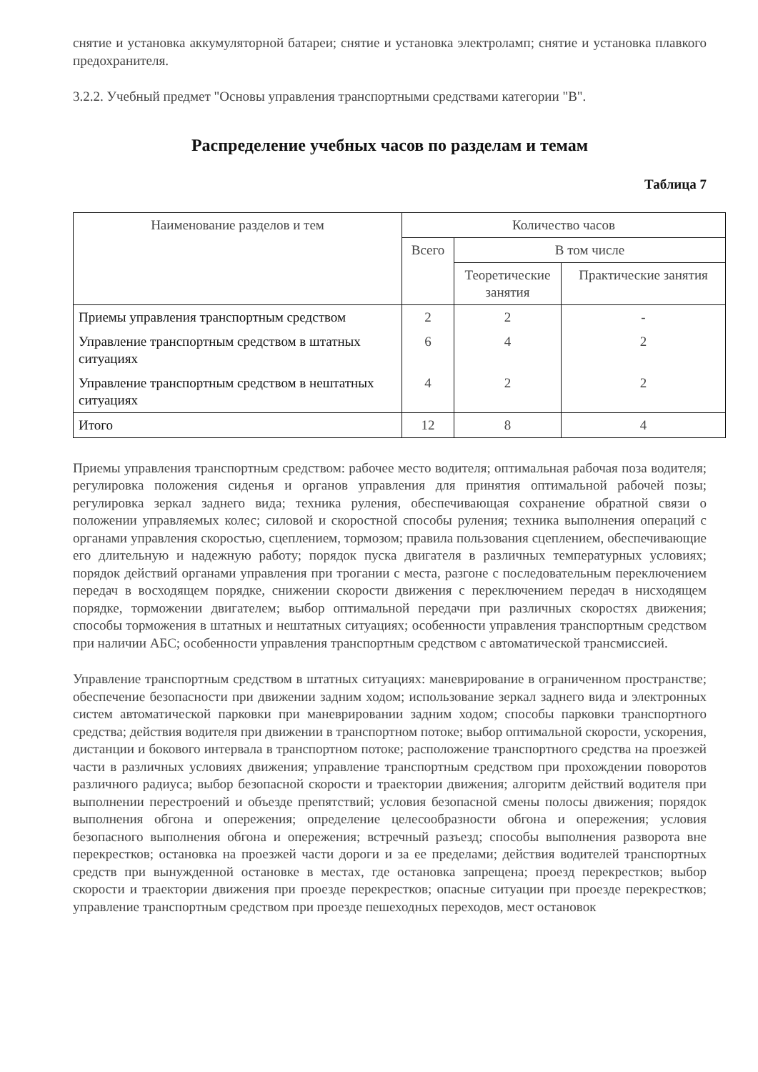снятие и установка аккумуляторной батареи; снятие и установка электроламп; снятие и установка плавкого предохранителя.
3.2.2. Учебный предмет "Основы управления транспортными средствами категории "B".
Распределение учебных часов по разделам и темам
Таблица 7
| Наименование разделов и тем | Количество часов | | |
| --- | --- | --- | --- |
| | Всего | В том числе | |
| | | Теоретические занятия | Практические занятия |
| Приемы управления транспортным средством | 2 | 2 | - |
| Управление транспортным средством в штатных ситуациях | 6 | 4 | 2 |
| Управление транспортным средством в нештатных ситуациях | 4 | 2 | 2 |
| Итого | 12 | 8 | 4 |
Приемы управления транспортным средством: рабочее место водителя; оптимальная рабочая поза водителя; регулировка положения сиденья и органов управления для принятия оптимальной рабочей позы; регулировка зеркал заднего вида; техника руления, обеспечивающая сохранение обратной связи о положении управляемых колес; силовой и скоростной способы руления; техника выполнения операций с органами управления скоростью, сцеплением, тормозом; правила пользования сцеплением, обеспечивающие его длительную и надежную работу; порядок пуска двигателя в различных температурных условиях; порядок действий органами управления при трогании с места, разгоне с последовательным переключением передач в восходящем порядке, снижении скорости движения с переключением передач в нисходящем порядке, торможении двигателем; выбор оптимальной передачи при различных скоростях движения; способы торможения в штатных и нештатных ситуациях; особенности управления транспортным средством при наличии АБС; особенности управления транспортным средством с автоматической трансмиссией.
Управление транспортным средством в штатных ситуациях: маневрирование в ограниченном пространстве; обеспечение безопасности при движении задним ходом; использование зеркал заднего вида и электронных систем автоматической парковки при маневрировании задним ходом; способы парковки транспортного средства; действия водителя при движении в транспортном потоке; выбор оптимальной скорости, ускорения, дистанции и бокового интервала в транспортном потоке; расположение транспортного средства на проезжей части в различных условиях движения; управление транспортным средством при прохождении поворотов различного радиуса; выбор безопасной скорости и траектории движения; алгоритм действий водителя при выполнении перестроений и объезде препятствий; условия безопасной смены полосы движения; порядок выполнения обгона и опережения; определение целесообразности обгона и опережения; условия безопасного выполнения обгона и опережения; встречный разъезд; способы выполнения разворота вне перекрестков; остановка на проезжей части дороги и за ее пределами; действия водителей транспортных средств при вынужденной остановке в местах, где остановка запрещена; проезд перекрестков; выбор скорости и траектории движения при проезде перекрестков; опасные ситуации при проезде перекрестков; управление транспортным средством при проезде пешеходных переходов, мест остановок